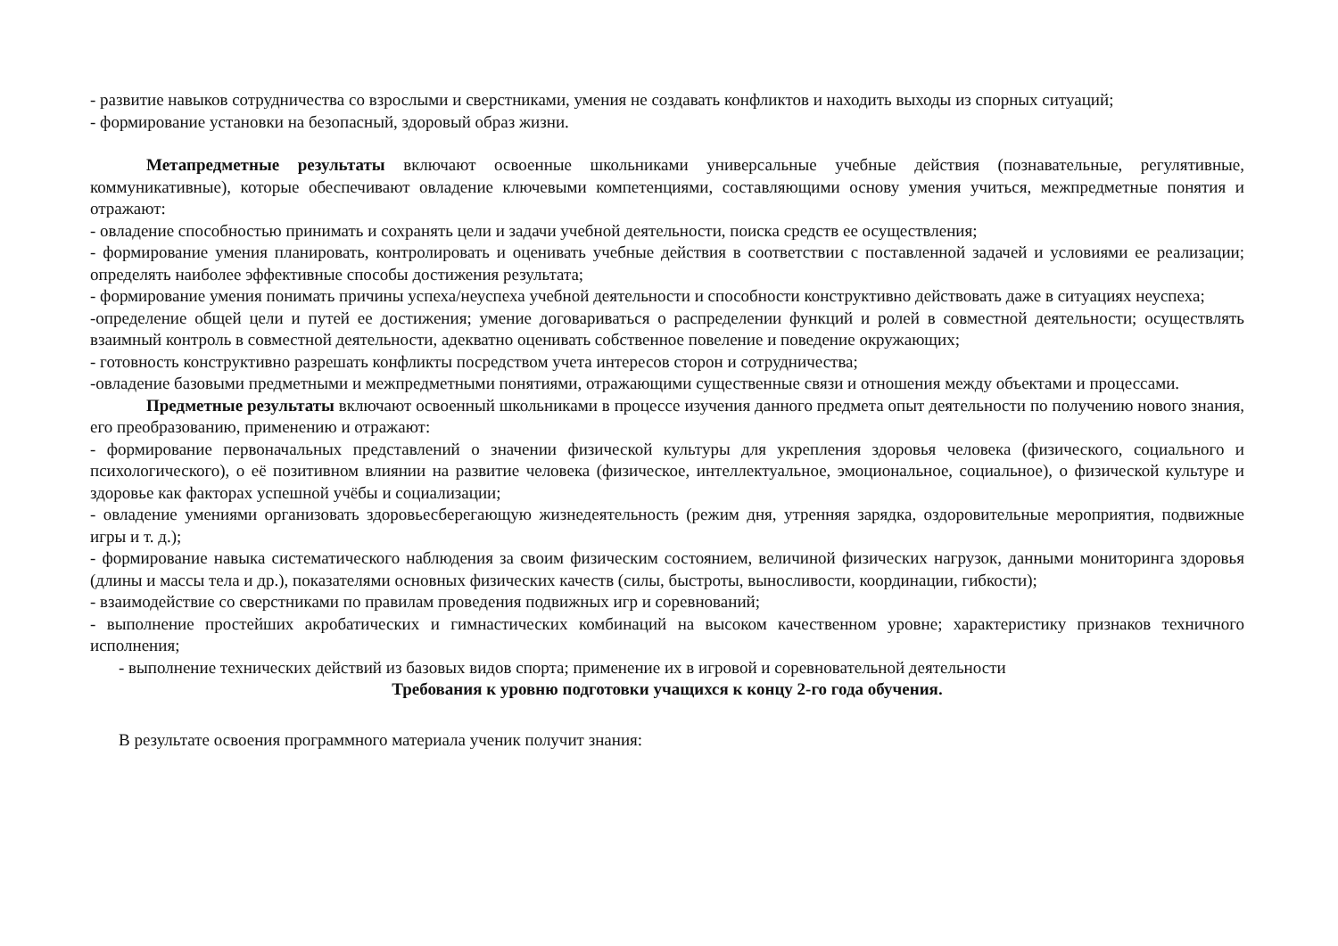- развитие навыков сотрудничества со взрослыми и сверстниками, умения не создавать конфликтов и находить выходы из спорных ситуаций;
- формирование установки на безопасный, здоровый образ жизни.
Метапредметные результаты включают освоенные школьниками универсальные учебные действия (познавательные, регулятивные, коммуникативные), которые обеспечивают овладение ключевыми компетенциями, составляющими основу умения учиться, межпредметные понятия и отражают:
- овладение способностью принимать и сохранять цели и задачи учебной деятельности, поиска средств ее осуществления;
- формирование умения планировать, контролировать и оценивать учебные действия в соответствии с поставленной задачей и условиями ее реализации; определять наиболее эффективные способы достижения результата;
- формирование умения понимать причины успеха/неуспеха учебной деятельности и способности конструктивно действовать даже в ситуациях неуспеха;
-определение общей цели и путей ее достижения; умение договариваться о распределении функций и ролей в совместной деятельности; осуществлять взаимный контроль в совместной деятельности, адекватно оценивать собственное повеление и поведение окружающих;
- готовность конструктивно разрешать конфликты посредством учета интересов сторон и сотрудничества;
-овладение базовыми предметными и межпредметными понятиями, отражающими существенные связи и отношения между объектами и процессами.
Предметные результаты включают освоенный школьниками в процессе изучения данного предмета опыт деятельности по получению нового знания, его преобразованию, применению и отражают:
- формирование первоначальных представлений о значении физической культуры для укрепления здоровья человека (физического, социального и психологического), о её позитивном влиянии на развитие человека (физическое, интеллектуальное, эмоциональное, социальное), о физической культуре и здоровье как факторах успешной учёбы и социализации;
- овладение умениями организовать здоровьесберегающую жизнедеятельность (режим дня, утренняя зарядка, оздоровительные мероприятия, подвижные игры и т. д.);
- формирование навыка систематического наблюдения за своим физическим состоянием, величиной физических нагрузок, данными мониторинга здоровья (длины и массы тела и др.), показателями основных физических качеств (силы, быстроты, выносливости, координации, гибкости);
- взаимодействие со сверстниками по правилам проведения подвижных игр и соревнований;
- выполнение простейших акробатических и гимнастических комбинаций на высоком качественном уровне; характеристику признаков техничного исполнения;
- выполнение технических действий из базовых видов спорта; применение их в игровой и соревновательной деятельности
Требования к уровню подготовки учащихся к концу 2-го года обучения.
В результате освоения программного материала ученик получит знания: